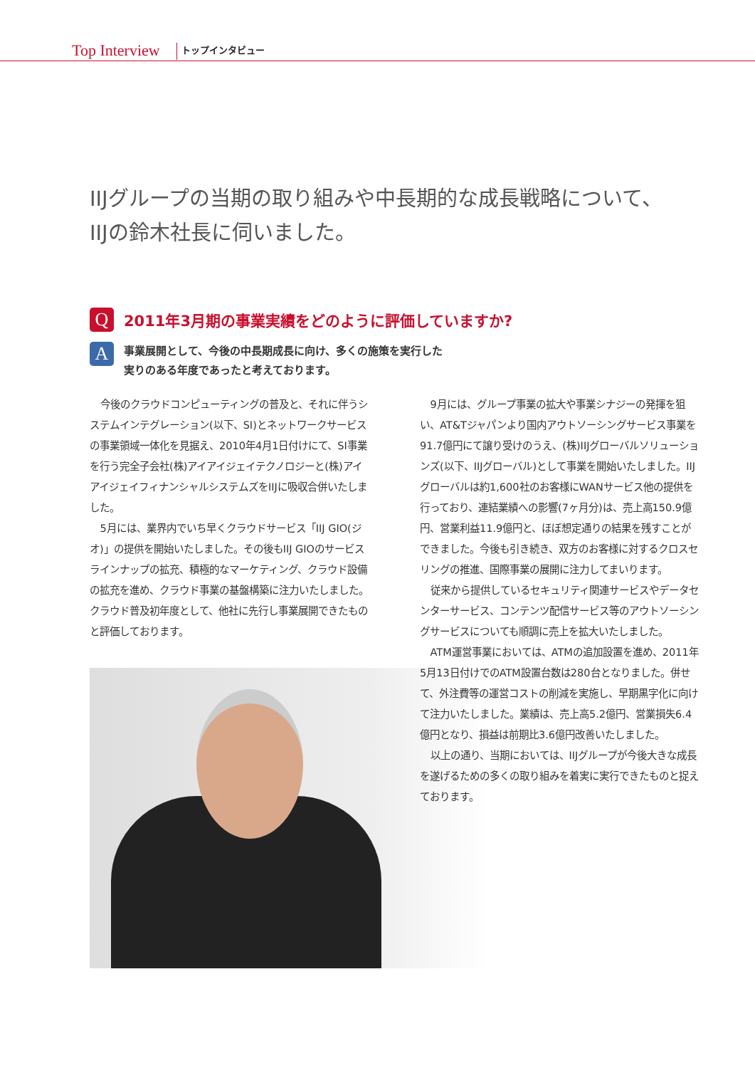Top Interview トップインタビュー
IIJグループの当期の取り組みや中長期的な成長戦略について、
IIJの鈴木社長に伺いました。
Q
2011年3月期の事業実績をどのように評価していますか?
A
事業展開として、今後の中長期成長に向け、多くの施策を実行した
実りのある年度であったと考えております。
今後のクラウドコンピューティングの普及と、それに伴うシステムインテグレーション(以下、SI)とネットワークサービスの事業領域一体化を見据え、2010年4月1日付けにて、SI事業を行う完全子会社(株)アイアイジェイテクノロジーと(株)アイアイジェイフィナンシャルシステムズをIIJに吸収合併いたしました。
5月には、業界内でいち早くクラウドサービス「IIJ GIO(ジオ)」の提供を開始いたしました。その後もIIJ GIOのサービスラインナップの拡充、積極的なマーケティング、クラウド設備の拡充を進め、クラウド事業の基盤構築に注力いたしました。クラウド普及初年度として、他社に先行し事業展開できたものと評価しております。
9月には、グループ事業の拡大や事業シナジーの発揮を狙い、AT&Tジャパンより国内アウトソーシングサービス事業を91.7億円にて譲り受けのうえ、(株)IIJグローバルソリューションズ(以下、IIJグローバル)として事業を開始いたしました。IIJグローバルは約1,600社のお客様にWANサービス他の提供を行っており、連結業績への影響(7ヶ月分)は、売上高150.9億円、営業利益11.9億円と、ほぼ想定通りの結果を残すことができました。今後も引き続き、双方のお客様に対するクロスセリングの推進、国際事業の展開に注力してまいります。
従来から提供しているセキュリティ関連サービスやデータセンターサービス、コンテンツ配信サービス等のアウトソーシングサービスについても順調に売上を拡大いたしました。
ATM運営事業においては、ATMの追加設置を進め、2011年5月13日付けでのATM設置台数は280台となりました。併せて、外注費等の運営コストの削減を実施し、早期黒字化に向けて注力いたしました。業績は、売上高5.2億円、営業損失6.4億円となり、損益は前期比3.6億円改善いたしました。
以上の通り、当期においては、IIJグループが今後大きな成長を遂げるための多くの取り組みを着実に実行できたものと捉えております。